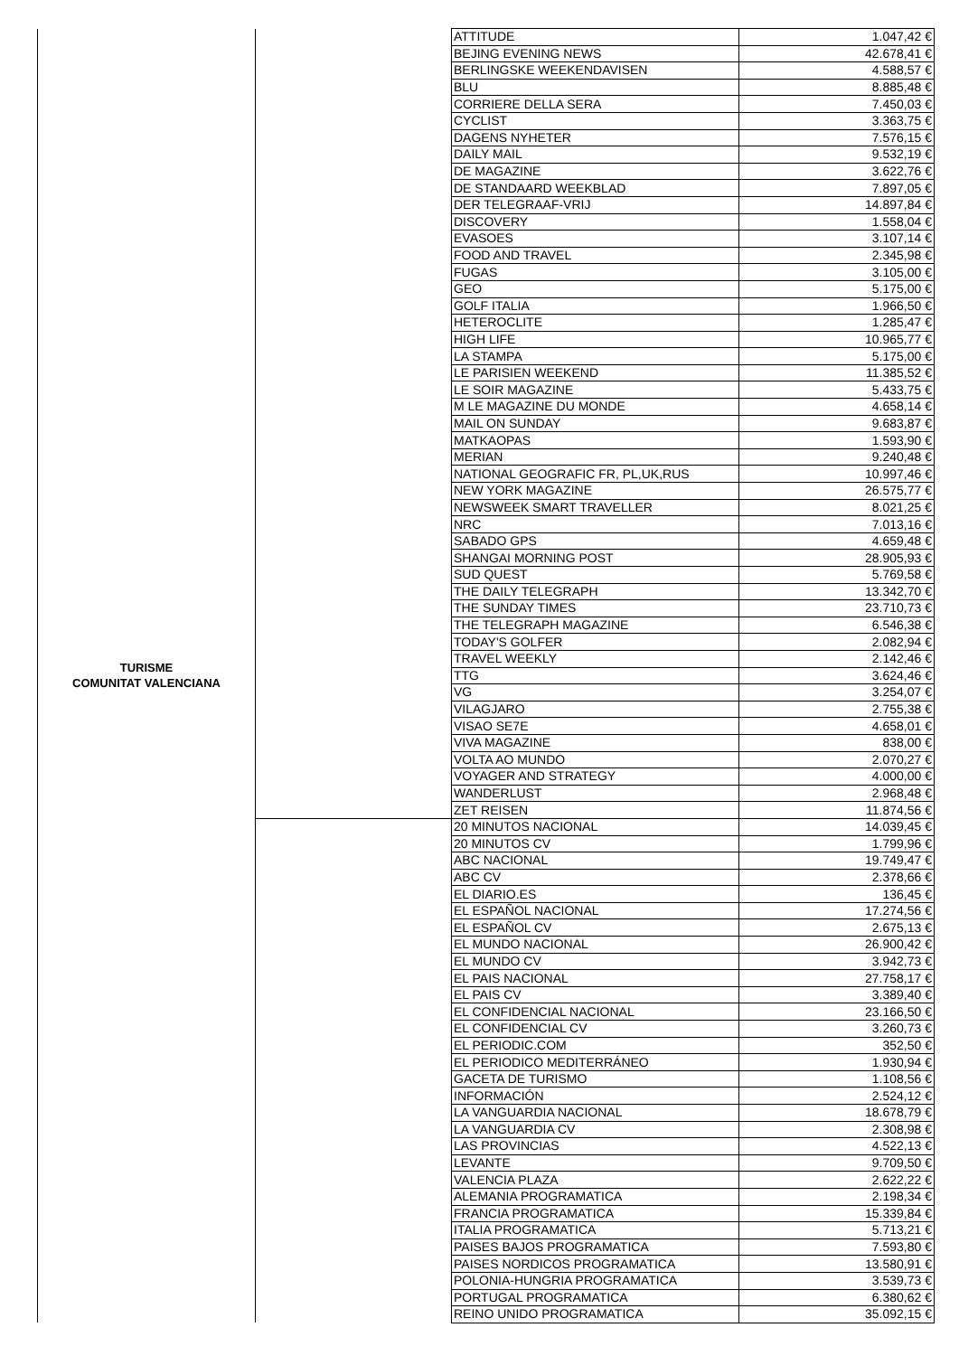| TURISME COMUNITAT VALENCIANA | | ATTITUDE | 1.047,42 € |
| | | BEJING EVENING NEWS | 42.678,41 € |
| | | BERLINGSKE WEEKENDAVISEN | 4.588,57 € |
| | | BLU | 8.885,48 € |
| | | CORRIERE DELLA SERA | 7.450,03 € |
| | | CYCLIST | 3.363,75 € |
| | | DAGENS NYHETER | 7.576,15 € |
| | | DAILY MAIL | 9.532,19 € |
| | | DE MAGAZINE | 3.622,76 € |
| | | DE STANDAARD WEEKBLAD | 7.897,05 € |
| | | DER TELEGRAAF-VRIJ | 14.897,84 € |
| | | DISCOVERY | 1.558,04 € |
| | | EVASOES | 3.107,14 € |
| | | FOOD AND TRAVEL | 2.345,98 € |
| | | FUGAS | 3.105,00 € |
| | | GEO | 5.175,00 € |
| | | GOLF ITALIA | 1.966,50 € |
| | | HETEROCLITE | 1.285,47 € |
| | | HIGH LIFE | 10.965,77 € |
| | | LA STAMPA | 5.175,00 € |
| | | LE PARISIEN WEEKEND | 11.385,52 € |
| | | LE SOIR MAGAZINE | 5.433,75 € |
| | | M LE MAGAZINE DU MONDE | 4.658,14 € |
| | | MAIL ON SUNDAY | 9.683,87 € |
| | | MATKAOPAS | 1.593,90 € |
| | | MERIAN | 9.240,48 € |
| | | NATIONAL GEOGRAFIC FR, PL,UK,RUS | 10.997,46 € |
| | | NEW YORK MAGAZINE | 26.575,77 € |
| | | NEWSWEEK SMART TRAVELLER | 8.021,25 € |
| | | NRC | 7.013,16 € |
| | | SABADO GPS | 4.659,48 € |
| | | SHANGAI MORNING POST | 28.905,93 € |
| | | SUD QUEST | 5.769,58 € |
| | | THE DAILY TELEGRAPH | 13.342,70 € |
| | | THE SUNDAY TIMES | 23.710,73 € |
| | | THE TELEGRAPH MAGAZINE | 6.546,38 € |
| | | TODAY'S GOLFER | 2.082,94 € |
| | | TRAVEL WEEKLY | 2.142,46 € |
| | | TTG | 3.624,46 € |
| | | VG | 3.254,07 € |
| | | VILAGJARO | 2.755,38 € |
| | | VISAO SE7E | 4.658,01 € |
| | | VIVA MAGAZINE | 838,00 € |
| | | VOLTA AO MUNDO | 2.070,27 € |
| | | VOYAGER AND STRATEGY | 4.000,00 € |
| | | WANDERLUST | 2.968,48 € |
| | | ZET REISEN | 11.874,56 € |
| | | 20 MINUTOS NACIONAL | 14.039,45 € |
| | | 20 MINUTOS CV | 1.799,96 € |
| | | ABC NACIONAL | 19.749,47 € |
| | | ABC CV | 2.378,66 € |
| | | EL DIARIO.ES | 136,45 € |
| | | EL ESPAÑOL NACIONAL | 17.274,56 € |
| | | EL ESPAÑOL CV | 2.675,13 € |
| | | EL MUNDO NACIONAL | 26.900,42 € |
| | | EL MUNDO CV | 3.942,73 € |
| | | EL PAIS NACIONAL | 27.758,17 € |
| | | EL PAIS CV | 3.389,40 € |
| | | EL CONFIDENCIAL NACIONAL | 23.166,50 € |
| | | EL CONFIDENCIAL CV | 3.260,73 € |
| | | EL PERIODIC.COM | 352,50 € |
| | | EL PERIODICO MEDITERRÁNEO | 1.930,94 € |
| | | GACETA DE TURISMO | 1.108,56 € |
| | | INFORMACIÓN | 2.524,12 € |
| | | LA VANGUARDIA NACIONAL | 18.678,79 € |
| | | LA VANGUARDIA CV | 2.308,98 € |
| | | LAS PROVINCIAS | 4.522,13 € |
| | | LEVANTE | 9.709,50 € |
| | | VALENCIA PLAZA | 2.622,22 € |
| | | ALEMANIA PROGRAMATICA | 2.198,34 € |
| | | FRANCIA PROGRAMATICA | 15.339,84 € |
| | | ITALIA PROGRAMATICA | 5.713,21 € |
| | | PAISES BAJOS PROGRAMATICA | 7.593,80 € |
| | | PAISES NORDICOS PROGRAMATICA | 13.580,91 € |
| | | POLONIA-HUNGRIA PROGRAMATICA | 3.539,73 € |
| | | PORTUGAL PROGRAMATICA | 6.380,62 € |
| | | REINO UNIDO PROGRAMATICA | 35.092,15 € |